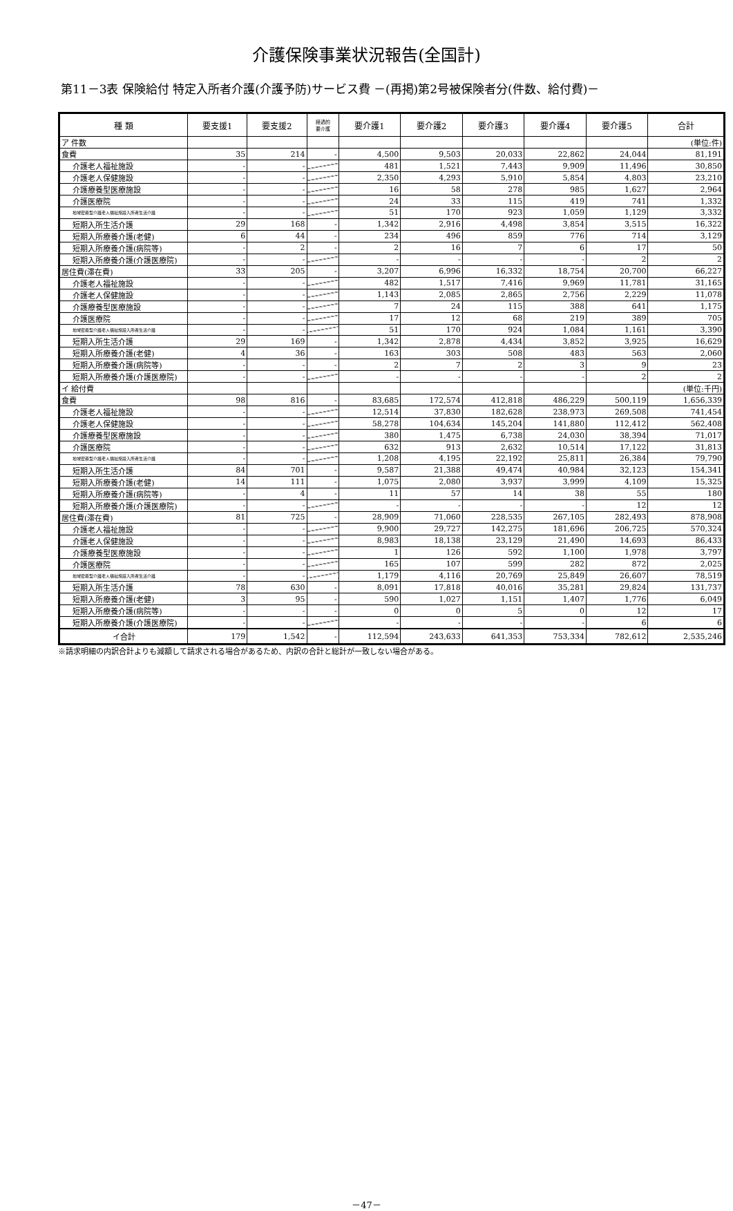介護保険事業状況報告(全国計)
第11－3表 保険給付 特定入所者介護(介護予防)サービス費 －(再掲)第2号被保険者分(件数、給付費)－
| 種 類 | 要支援1 | 要支援2 | 経過的 要介護 | 要介護1 | 要介護2 | 要介護3 | 要介護4 | 要介護5 | 合計 |
| --- | --- | --- | --- | --- | --- | --- | --- | --- | --- |
| ア 件数 | | | | | | | | | (単位:件) |
| 食費 | 35 | 214 | - | 4,500 | 9,503 | 20,033 | 22,862 | 24,044 | 81,191 |
| 介護老人福祉施設 | - | - | | 481 | 1,521 | 7,443 | 9,909 | 11,496 | 30,850 |
| 介護老人保健施設 | - | - | | 2,350 | 4,293 | 5,910 | 5,854 | 4,803 | 23,210 |
| 介護療養型医療施設 | - | - | | 16 | 58 | 278 | 985 | 1,627 | 2,964 |
| 介護医療院 | - | - | | 24 | 33 | 115 | 419 | 741 | 1,332 |
| 地域密着型介護老人福祉施設入所者生活介護 | - | - | | 51 | 170 | 923 | 1,059 | 1,129 | 3,332 |
| 短期入所生活介護 | 29 | 168 | - | 1,342 | 2,916 | 4,498 | 3,854 | 3,515 | 16,322 |
| 短期入所療養介護(老健) | 6 | 44 | - | 234 | 496 | 859 | 776 | 714 | 3,129 |
| 短期入所療養介護(病院等) | - | 2 | - | 2 | 16 | 7 | 6 | 17 | 50 |
| 短期入所療養介護(介護医療院) | - | - | | - | - | - | - | 2 | 2 |
| 居住費(滞在費) | 33 | 205 | - | 3,207 | 6,996 | 16,332 | 18,754 | 20,700 | 66,227 |
| 介護老人福祉施設 | - | - | | 482 | 1,517 | 7,416 | 9,969 | 11,781 | 31,165 |
| 介護老人保健施設 | - | - | | 1,143 | 2,085 | 2,865 | 2,756 | 2,229 | 11,078 |
| 介護療養型医療施設 | - | - | | 7 | 24 | 115 | 388 | 641 | 1,175 |
| 介護医療院 | - | - | | 17 | 12 | 68 | 219 | 389 | 705 |
| 地域密着型介護老人福祉施設入所者生活介護 | - | - | | 51 | 170 | 924 | 1,084 | 1,161 | 3,390 |
| 短期入所生活介護 | 29 | 169 | - | 1,342 | 2,878 | 4,434 | 3,852 | 3,925 | 16,629 |
| 短期入所療養介護(老健) | 4 | 36 | - | 163 | 303 | 508 | 483 | 563 | 2,060 |
| 短期入所療養介護(病院等) | - | - | - | 2 | 7 | 2 | 3 | 9 | 23 |
| 短期入所療養介護(介護医療院) | - | - | | - | - | - | - | 2 | 2 |
| イ 給付費 | | | | | | | | | (単位:千円) |
| 食費 | 98 | 816 | - | 83,685 | 172,574 | 412,818 | 486,229 | 500,119 | 1,656,339 |
| 介護老人福祉施設 | - | - | | 12,514 | 37,830 | 182,628 | 238,973 | 269,508 | 741,454 |
| 介護老人保健施設 | - | - | | 58,278 | 104,634 | 145,204 | 141,880 | 112,412 | 562,408 |
| 介護療養型医療施設 | - | - | | 380 | 1,475 | 6,738 | 24,030 | 38,394 | 71,017 |
| 介護医療院 | - | - | | 632 | 913 | 2,632 | 10,514 | 17,122 | 31,813 |
| 地域密着型介護老人福祉施設入所者生活介護 | - | - | | 1,208 | 4,195 | 22,192 | 25,811 | 26,384 | 79,790 |
| 短期入所生活介護 | 84 | 701 | - | 9,587 | 21,388 | 49,474 | 40,984 | 32,123 | 154,341 |
| 短期入所療養介護(老健) | 14 | 111 | - | 1,075 | 2,080 | 3,937 | 3,999 | 4,109 | 15,325 |
| 短期入所療養介護(病院等) | - | 4 | - | 11 | 57 | 14 | 38 | 55 | 180 |
| 短期入所療養介護(介護医療院) | - | - | | - | - | - | - | 12 | 12 |
| 居住費(滞在費) | 81 | 725 | - | 28,909 | 71,060 | 228,535 | 267,105 | 282,493 | 878,908 |
| 介護老人福祉施設 | - | - | | 9,900 | 29,727 | 142,275 | 181,696 | 206,725 | 570,324 |
| 介護老人保健施設 | - | - | | 8,983 | 18,138 | 23,129 | 21,490 | 14,693 | 86,433 |
| 介護療養型医療施設 | - | - | | 1 | 126 | 592 | 1,100 | 1,978 | 3,797 |
| 介護医療院 | - | - | | 165 | 107 | 599 | 282 | 872 | 2,025 |
| 地域密着型介護老人福祉施設入所者生活介護 | - | - | | 1,179 | 4,116 | 20,769 | 25,849 | 26,607 | 78,519 |
| 短期入所生活介護 | 78 | 630 | - | 8,091 | 17,818 | 40,016 | 35,281 | 29,824 | 131,737 |
| 短期入所療養介護(老健) | 3 | 95 | - | 590 | 1,027 | 1,151 | 1,407 | 1,776 | 6,049 |
| 短期入所療養介護(病院等) | - | - | - | 0 | 0 | 5 | 0 | 12 | 17 |
| 短期入所療養介護(介護医療院) | - | - | | - | - | - | - | 6 | 6 |
| イ合計 | 179 | 1,542 | - | 112,594 | 243,633 | 641,353 | 753,334 | 782,612 | 2,535,246 |
※請求明細の内訳合計よりも減額して請求される場合があるため、内訳の合計と総計が一致しない場合がある。
－47－